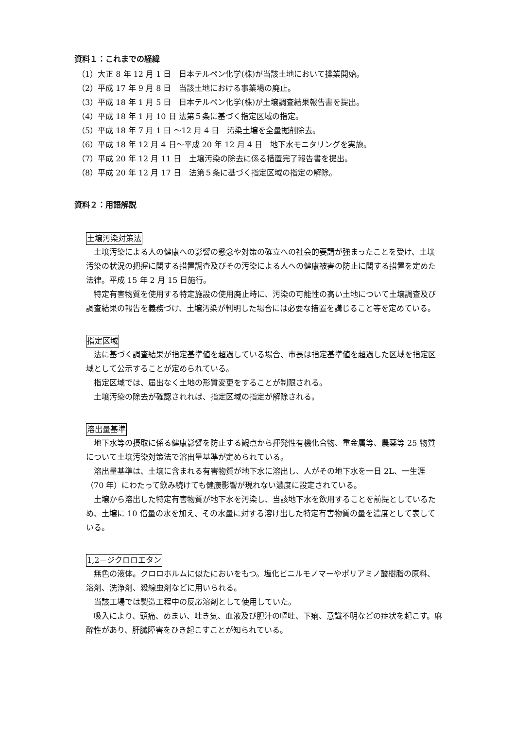資料１：これまでの経緯
（1）大正 8 年 12 月 1 日　日本テルペン化学(株)が当該土地において操業開始。
（2）平成 17 年 9 月 8 日　当該土地における事業場の廃止。
（3）平成 18 年 1 月 5 日　日本テルペン化学(株)が土壌調査結果報告書を提出。
（4）平成 18 年 1 月 10 日 法第５条に基づく指定区域の指定。
（5）平成 18 年 7 月 1 日 ～12 月 4 日　汚染土壌を全量掘削除去。
（6）平成 18 年 12 月 4 日～平成 20 年 12 月 4 日　地下水モニタリングを実施。
（7）平成 20 年 12 月 11 日　土壌汚染の除去に係る措置完了報告書を提出。
（8）平成 20 年 12 月 17 日　法第５条に基づく指定区域の指定の解除。
資料２：用語解説
土壌汚染対策法
土壌汚染による人の健康への影響の懸念や対策の確立への社会的要請が強まったことを受け、土壌汚染の状況の把握に関する措置調査及びその汚染による人への健康被害の防止に関する措置を定めた法律。平成 15 年 2 月 15 日施行。
特定有害物質を使用する特定施設の使用廃止時に、汚染の可能性の高い土地について土壌調査及び調査結果の報告を義務づけ、土壌汚染が判明した場合には必要な措置を講じること等を定めている。
指定区域
法に基づく調査結果が指定基準値を超過している場合、市長は指定基準値を超過した区域を指定区域として公示することが定められている。
指定区域では、届出なく土地の形質変更をすることが制限される。
土壌汚染の除去が確認されれば、指定区域の指定が解除される。
溶出量基準
地下水等の摂取に係る健康影響を防止する観点から揮発性有機化合物、重金属等、農薬等 25 物質について土壌汚染対策法で溶出量基準が定められている。
溶出量基準は、土壌に含まれる有害物質が地下水に溶出し、人がその地下水を一日 2L、一生涯（70 年）にわたって飲み続けても健康影響が現れない濃度に設定されている。
土壌から溶出した特定有害物質が地下水を汚染し、当該地下水を飲用することを前提としているため、土壌に 10 倍量の水を加え、その水量に対する溶け出した特定有害物質の量を濃度として表している。
1,2－ジクロロエタン
無色の液体。クロロホルムに似たにおいをもつ。塩化ビニルモノマーやポリアミノ酸樹脂の原料、溶剤、洗浄剤、殺線虫剤などに用いられる。
当該工場では製造工程中の反応溶剤として使用していた。
吸入により、頭痛、めまい、吐き気、血液及び胆汁の嘔吐、下痢、意識不明などの症状を起こす。麻酔性があり、肝臓障害をひき起こすことが知られている。